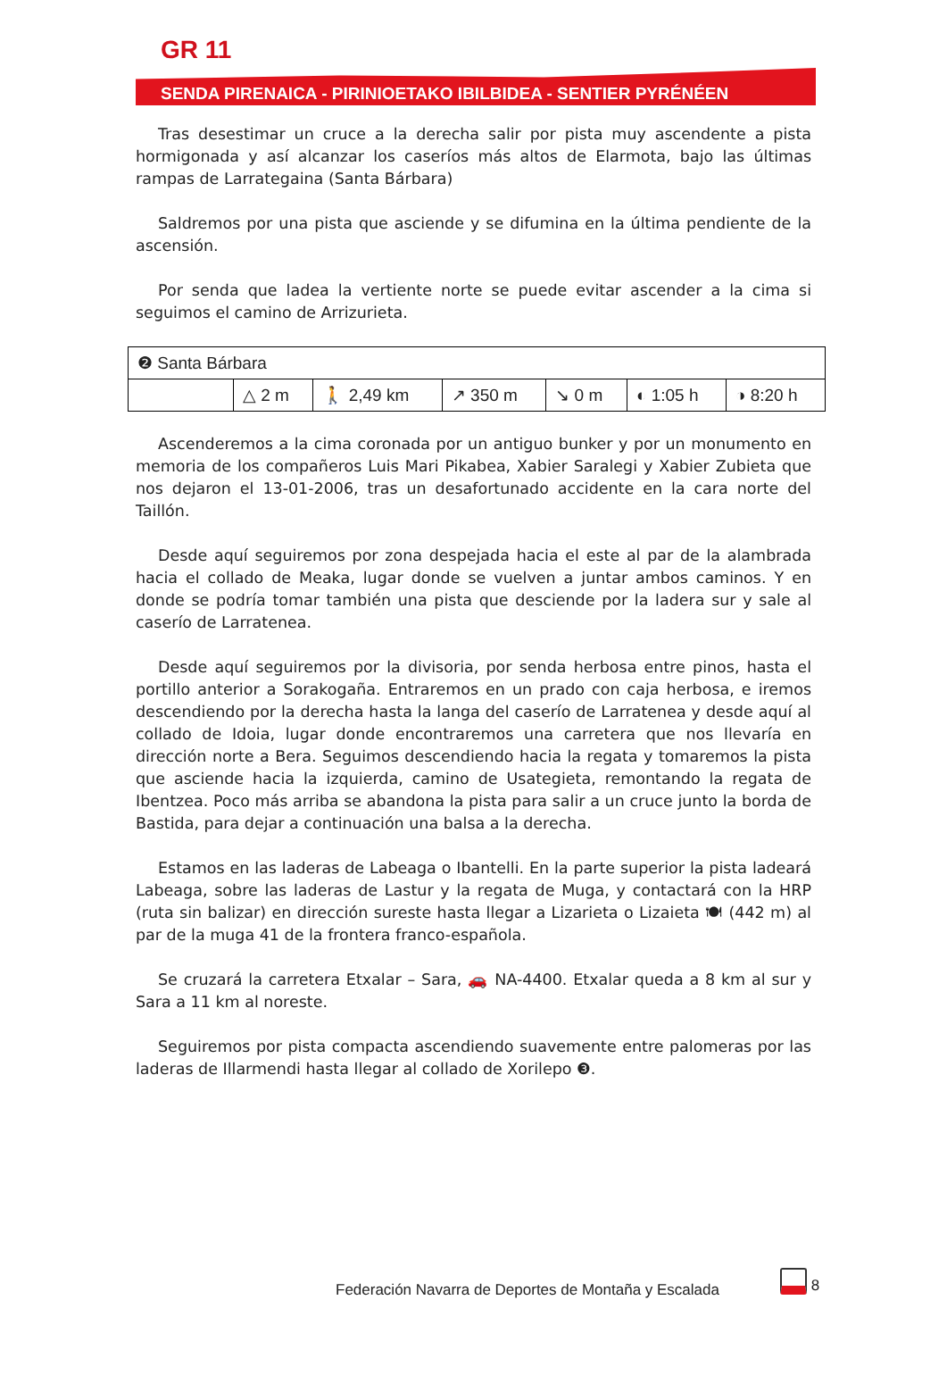GR 11
SENDA PIRENAICA - PIRINIOETAKO IBILBIDEA - SENTIER PYRÉNÉEN
Tras desestimar un cruce a la derecha salir por pista muy ascendente a pista hormigonada y así alcanzar los caseríos más altos de Elarmota, bajo las últimas rampas de Larrategaina (Santa Bárbara)
Saldremos por una pista que asciende y se difumina en la última pendiente de la ascensión.
Por senda que ladea la vertiente norte se puede evitar ascender a la cima si seguimos el camino de Arrizurieta.
| ❷ Santa Bárbara | | | | | | |
| | △ 2 m | 🚶 2,49 km | ↗ 350 m | ↘ 0 m | ◐ 1:05 h | ◑ 8:20 h |
Ascenderemos a la cima coronada por un antiguo bunker y por un monumento en memoria de los compañeros Luis Mari Pikabea, Xabier Saralegi y Xabier Zubieta que nos dejaron el 13-01-2006, tras un desafortunado accidente en la cara norte del Taillón.
Desde aquí seguiremos por zona despejada hacia el este al par de la alambrada hacia el collado de Meaka, lugar donde se vuelven a juntar ambos caminos. Y en donde se podría tomar también una pista que desciende por la ladera sur y sale al caserío de Larratenea.
Desde aquí seguiremos por la divisoria, por senda herbosa entre pinos, hasta el portillo anterior a Sorakogaña. Entraremos en un prado con caja herbosa, e iremos descendiendo por la derecha hasta la langa del caserío de Larratenea y desde aquí al collado de Idoia, lugar donde encontraremos una carretera que nos llevaría en dirección norte a Bera. Seguimos descendiendo hacia la regata y tomaremos la pista que asciende hacia la izquierda, camino de Usategieta, remontando la regata de Ibentzea. Poco más arriba se abandona la pista para salir a un cruce junto la borda de Bastida, para dejar a continuación una balsa a la derecha.
Estamos en las laderas de Labeaga o Ibantelli. En la parte superior la pista ladeará Labeaga, sobre las laderas de Lastur y la regata de Muga, y contactará con la HRP (ruta sin balizar) en dirección sureste hasta llegar a Lizarieta o Lizaieta 🍽 (442 m) al par de la muga 41 de la frontera franco-española.
Se cruzará la carretera Etxalar – Sara, 🚗 NA-4400. Etxalar queda a 8 km al sur y Sara a 11 km al noreste.
Seguiremos por pista compacta ascendiendo suavemente entre palomeras por las laderas de Illarmendi hasta llegar al collado de Xorilepo ❸.
Federación Navarra de Deportes de Montaña y Escalada
8